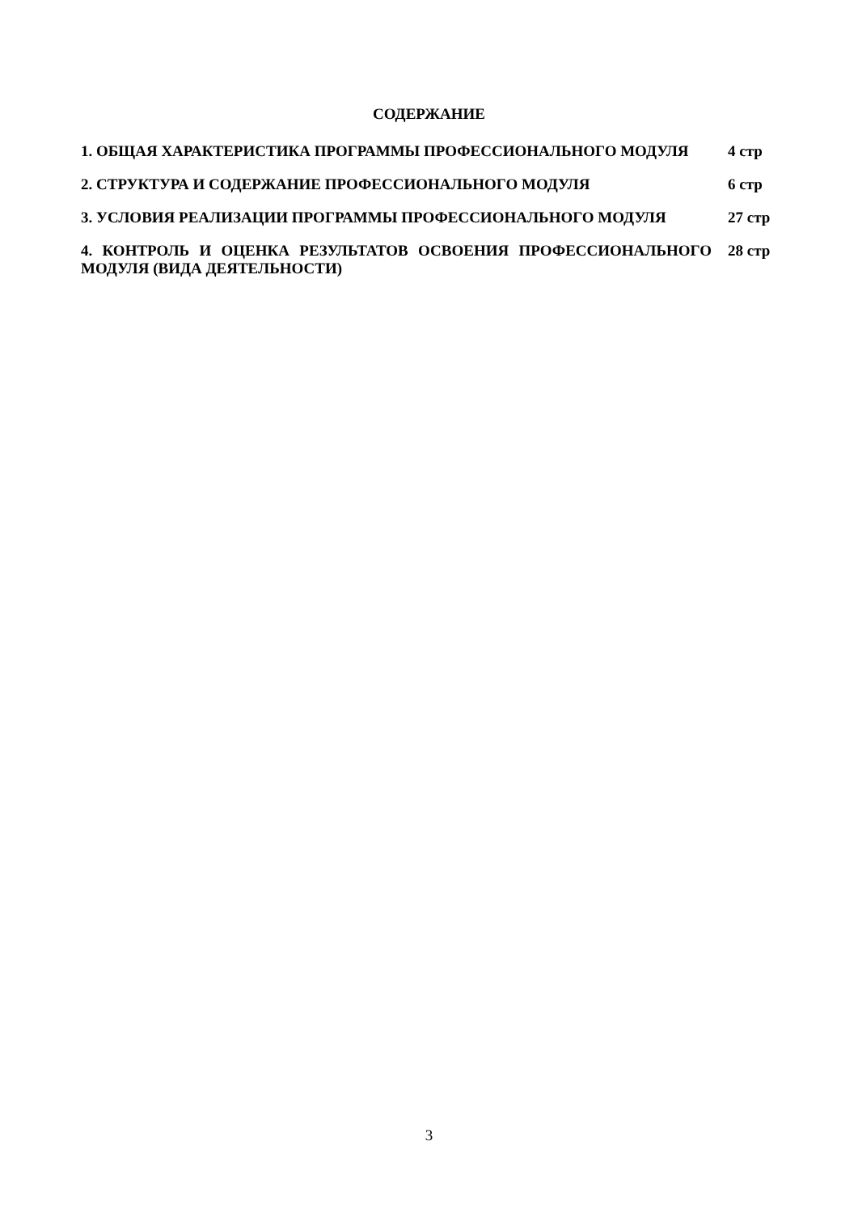СОДЕРЖАНИЕ
| 1. ОБЩАЯ ХАРАКТЕРИСТИКА ПРОГРАММЫ ПРОФЕССИОНАЛЬНОГО МОДУЛЯ | 4 стр |
| 2. СТРУКТУРА И СОДЕРЖАНИЕ ПРОФЕССИОНАЛЬНОГО МОДУЛЯ | 6 стр |
| 3. УСЛОВИЯ РЕАЛИЗАЦИИ ПРОГРАММЫ ПРОФЕССИОНАЛЬНОГО МОДУЛЯ | 27 стр |
| 4. КОНТРОЛЬ И ОЦЕНКА РЕЗУЛЬТАТОВ ОСВОЕНИЯ ПРОФЕССИОНАЛЬНОГО МОДУЛЯ (ВИДА ДЕЯТЕЛЬНОСТИ) | 28 стр |
3